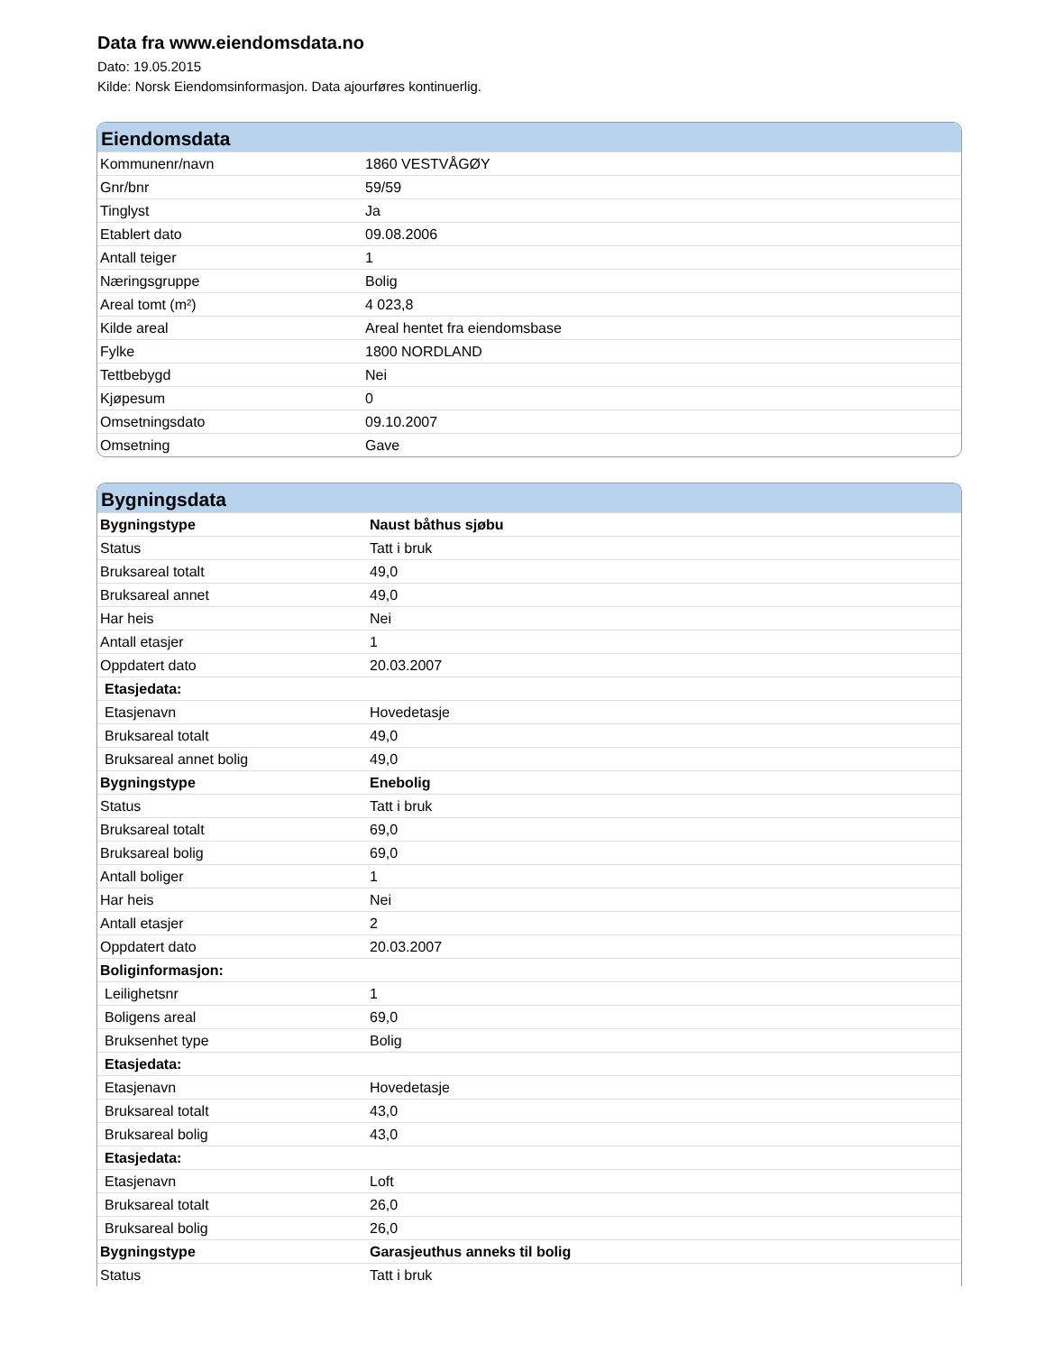Data fra www.eiendomsdata.no
Dato: 19.05.2015
Kilde: Norsk Eiendomsinformasjon. Data ajourføres kontinuerlig.
Eiendomsdata
| Kommunenr/navn | 1860 VESTVÅGØY |
| Gnr/bnr | 59/59 |
| Tinglyst | Ja |
| Etablert dato | 09.08.2006 |
| Antall teiger | 1 |
| Næringsgruppe | Bolig |
| Areal tomt (m²) | 4 023,8 |
| Kilde areal | Areal hentet fra eiendomsbase |
| Fylke | 1800 NORDLAND |
| Tettbebygd | Nei |
| Kjøpesum | 0 |
| Omsetningsdato | 09.10.2007 |
| Omsetning | Gave |
Bygningsdata
| Bygningstype | Naust båthus sjøbu |
| Status | Tatt i bruk |
| Bruksareal totalt | 49,0 |
| Bruksareal annet | 49,0 |
| Har heis | Nei |
| Antall etasjer | 1 |
| Oppdatert dato | 20.03.2007 |
| Etasjedata: | |
| Etasjenavn | Hovedetasje |
| Bruksareal totalt | 49,0 |
| Bruksareal annet bolig | 49,0 |
| Bygningstype | Enebolig |
| Status | Tatt i bruk |
| Bruksareal totalt | 69,0 |
| Bruksareal bolig | 69,0 |
| Antall boliger | 1 |
| Har heis | Nei |
| Antall etasjer | 2 |
| Oppdatert dato | 20.03.2007 |
| Boliginformasjon: | |
| Leilighetsnr | 1 |
| Boligens areal | 69,0 |
| Bruksenhet type | Bolig |
| Etasjedata: | |
| Etasjenavn | Hovedetasje |
| Bruksareal totalt | 43,0 |
| Bruksareal bolig | 43,0 |
| Etasjedata: | |
| Etasjenavn | Loft |
| Bruksareal totalt | 26,0 |
| Bruksareal bolig | 26,0 |
| Bygningstype | Garasjeuthus anneks til bolig |
| Status | Tatt i bruk |